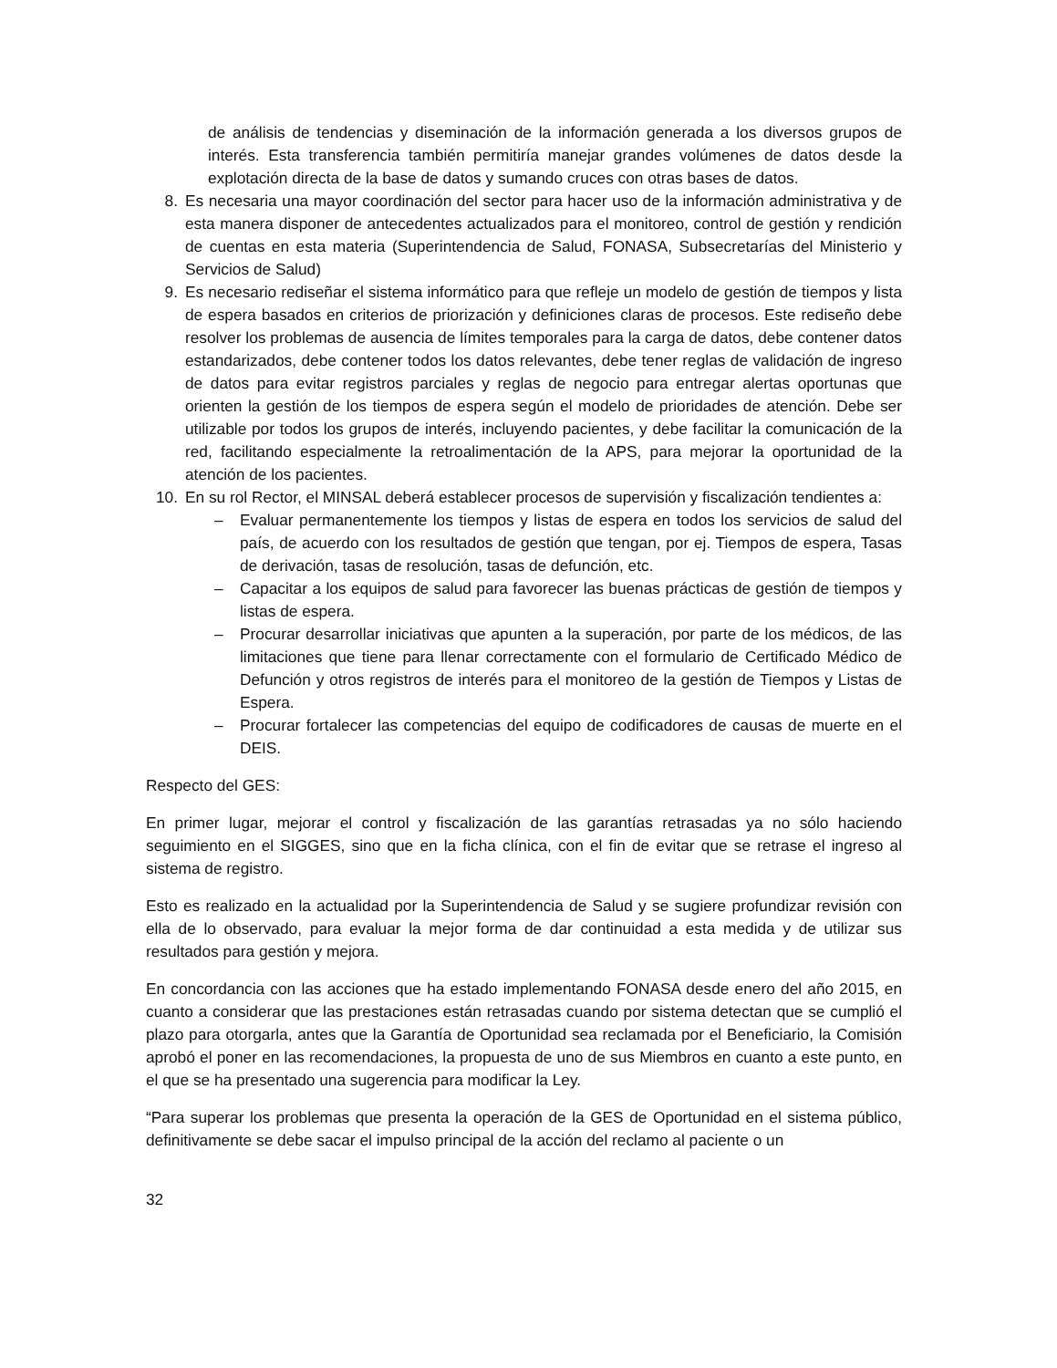de análisis de tendencias y diseminación de la información generada a los diversos grupos de interés. Esta transferencia también permitiría manejar grandes volúmenes de datos desde la explotación directa de la base de datos y sumando cruces con otras bases de datos.
8. Es necesaria una mayor coordinación del sector para hacer uso de la información administrativa y de esta manera disponer de antecedentes actualizados para el monitoreo, control de gestión y rendición de cuentas en esta materia (Superintendencia de Salud, FONASA, Subsecretarías del Ministerio y Servicios de Salud)
9. Es necesario rediseñar el sistema informático para que refleje un modelo de gestión de tiempos y lista de espera basados en criterios de priorización y definiciones claras de procesos. Este rediseño debe resolver los problemas de ausencia de límites temporales para la carga de datos, debe contener datos estandarizados, debe contener todos los datos relevantes, debe tener reglas de validación de ingreso de datos para evitar registros parciales y reglas de negocio para entregar alertas oportunas que orienten la gestión de los tiempos de espera según el modelo de prioridades de atención. Debe ser utilizable por todos los grupos de interés, incluyendo pacientes, y debe facilitar la comunicación de la red, facilitando especialmente la retroalimentación de la APS, para mejorar la oportunidad de la atención de los pacientes.
10. En su rol Rector, el MINSAL deberá establecer procesos de supervisión y fiscalización tendientes a:
– Evaluar permanentemente los tiempos y listas de espera en todos los servicios de salud del país, de acuerdo con los resultados de gestión que tengan, por ej. Tiempos de espera, Tasas de derivación, tasas de resolución, tasas de defunción, etc.
– Capacitar a los equipos de salud para favorecer las buenas prácticas de gestión de tiempos y listas de espera.
– Procurar desarrollar iniciativas que apunten a la superación, por parte de los médicos, de las limitaciones que tiene para llenar correctamente con el formulario de Certificado Médico de Defunción y otros registros de interés para el monitoreo de la gestión de Tiempos y Listas de Espera.
– Procurar fortalecer las competencias del equipo de codificadores de causas de muerte en el DEIS.
Respecto del GES:
En primer lugar, mejorar el control y fiscalización de las garantías retrasadas ya no sólo haciendo seguimiento en el SIGGES, sino que en la ficha clínica, con el fin de evitar que se retrase el ingreso al sistema de registro.
Esto es realizado en la actualidad por la Superintendencia de Salud y se sugiere profundizar revisión con ella de lo observado, para evaluar la mejor forma de dar continuidad a esta medida y de utilizar sus resultados para gestión y mejora.
En concordancia con las acciones que ha estado implementando FONASA desde enero del año 2015, en cuanto a considerar que las prestaciones están retrasadas cuando por sistema detectan que se cumplió el plazo para otorgarla, antes que la Garantía de Oportunidad sea reclamada por el Beneficiario, la Comisión aprobó el poner en las recomendaciones, la propuesta de uno de sus Miembros en cuanto a este punto, en el que se ha presentado una sugerencia para modificar la Ley.
“Para superar los problemas que presenta la operación de la GES de Oportunidad en el sistema público, definitivamente se debe sacar el impulso principal de la acción del reclamo al paciente o un
32